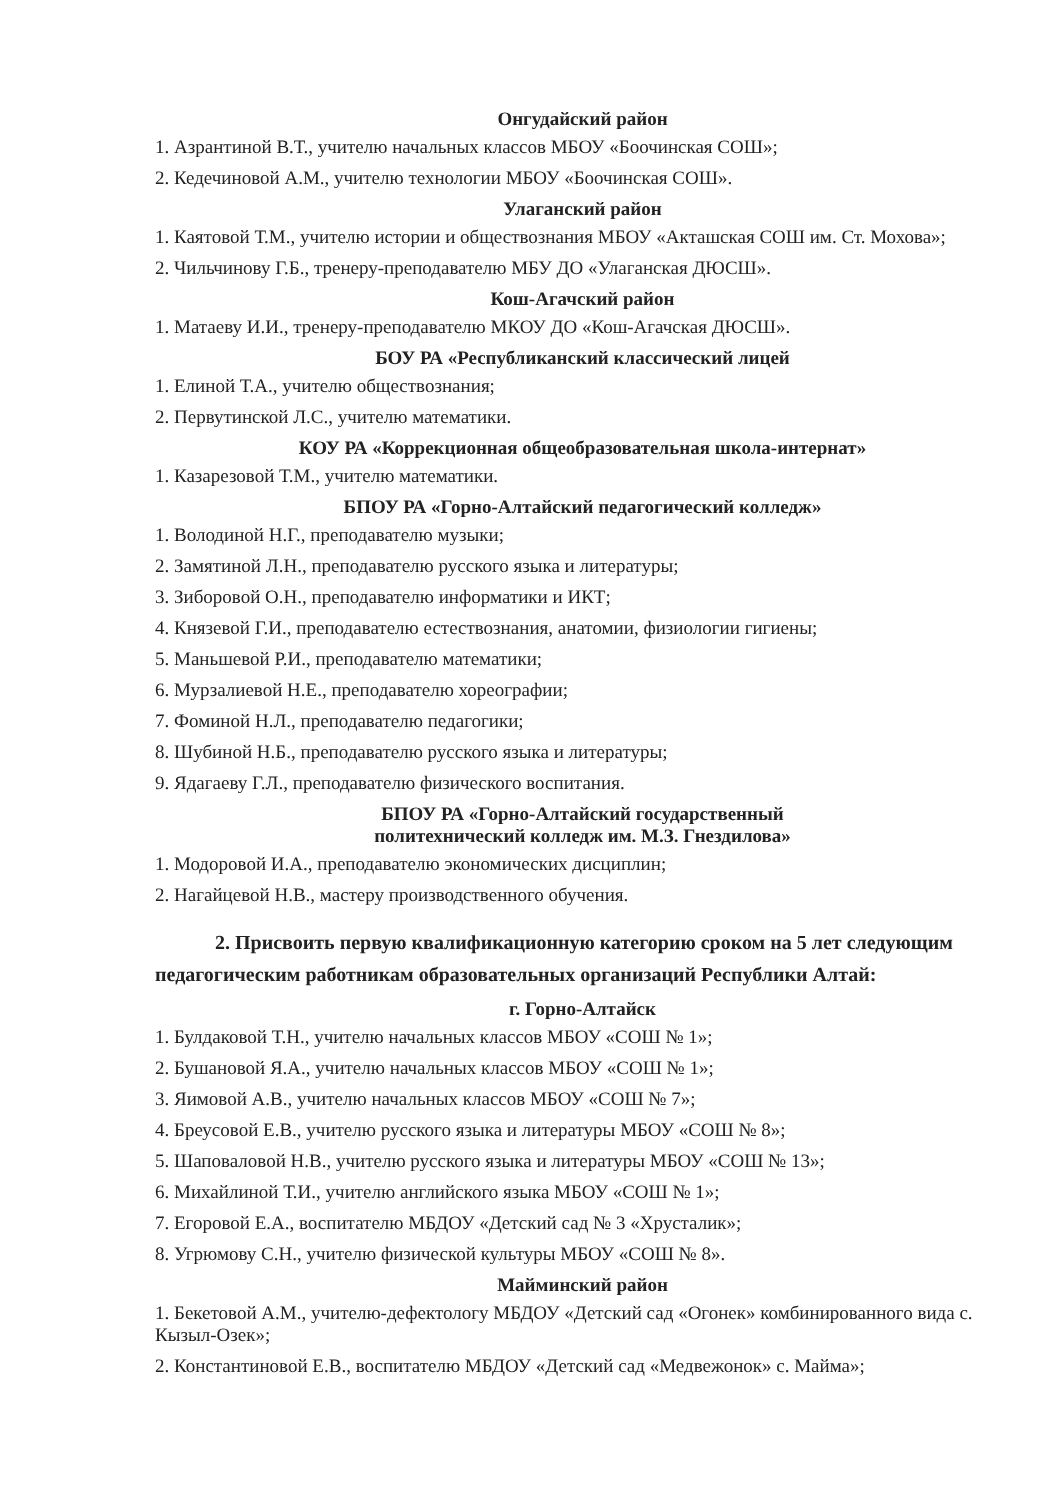Онгудайский район
1. Азрантиной В.Т., учителю начальных классов МБОУ «Боочинская СОШ»;
2. Кедечиновой А.М., учителю технологии МБОУ «Боочинская СОШ».
Улаганский район
1. Каятовой Т.М., учителю истории и обществознания МБОУ «Акташская СОШ им. Ст. Мохова»;
2. Чильчинову Г.Б., тренеру-преподавателю МБУ ДО «Улаганская ДЮСШ».
Кош-Агачский район
1. Матаеву И.И., тренеру-преподавателю МКОУ ДО «Кош-Агачская ДЮСШ».
БОУ РА «Республиканский классический лицей
1. Елиной Т.А., учителю обществознания;
2. Первутинской Л.С., учителю математики.
КОУ РА «Коррекционная общеобразовательная школа-интернат»
1. Казарезовой Т.М., учителю математики.
БПОУ РА «Горно-Алтайский педагогический колледж»
1. Володиной Н.Г., преподавателю музыки;
2. Замятиной Л.Н., преподавателю русского языка и литературы;
3. Зиборовой О.Н., преподавателю информатики и ИКТ;
4. Князевой Г.И., преподавателю естествознания, анатомии, физиологии гигиены;
5. Маньшевой Р.И., преподавателю математики;
6. Мурзалиевой Н.Е., преподавателю хореографии;
7. Фоминой Н.Л., преподавателю педагогики;
8. Шубиной Н.Б., преподавателю русского языка и литературы;
9. Ядагаеву Г.Л., преподавателю физического воспитания.
БПОУ РА «Горно-Алтайский государственный
политехнический колледж им. М.З. Гнездилова»
1. Модоровой И.А., преподавателю экономических дисциплин;
2. Нагайцевой Н.В., мастеру производственного обучения.
2. Присвоить первую квалификационную категорию сроком на 5 лет следующим педагогическим работникам образовательных организаций Республики Алтай:
г. Горно-Алтайск
1. Булдаковой Т.Н., учителю начальных классов МБОУ «СОШ № 1»;
2. Бушановой Я.А., учителю начальных классов МБОУ «СОШ № 1»;
3. Яимовой А.В., учителю начальных классов МБОУ «СОШ № 7»;
4. Бреусовой Е.В., учителю русского языка и литературы МБОУ «СОШ № 8»;
5. Шаповаловой Н.В., учителю русского языка и литературы МБОУ «СОШ № 13»;
6. Михайлиной Т.И., учителю английского языка МБОУ «СОШ № 1»;
7. Егоровой Е.А., воспитателю МБДОУ «Детский сад № 3 «Хрусталик»;
8. Угрюмову С.Н., учителю физической культуры МБОУ «СОШ № 8».
Майминский район
1. Бекетовой А.М., учителю-дефектологу МБДОУ «Детский сад «Огонек» комбинированного вида с. Кызыл-Озек»;
2. Константиновой Е.В., воспитателю МБДОУ «Детский сад «Медвежонок» с. Майма»;